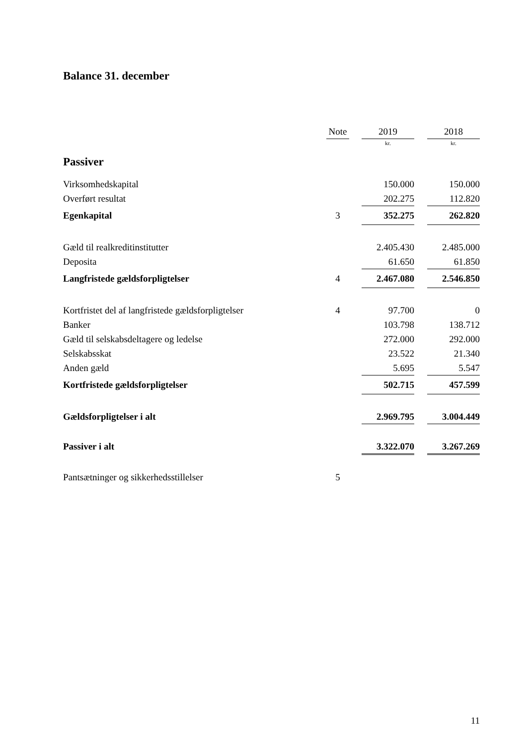Balance 31. december
| | Note | | 2019 | | 2018 |
| --- | --- | --- | --- | --- | --- |
| | | | kr. | | kr. |
| Passiver | | | | | |
| Virksomhedskapital | | | 150.000 | | 150.000 |
| Overført resultat | | | 202.275 | | 112.820 |
| Egenkapital | 3 | | 352.275 | | 262.820 |
| Gæld til realkreditinstitutter | | | 2.405.430 | | 2.485.000 |
| Deposita | | | 61.650 | | 61.850 |
| Langfristede gældsforpligtelser | 4 | | 2.467.080 | | 2.546.850 |
| Kortfristet del af langfristede gældsforpligtelser | 4 | | 97.700 | | 0 |
| Banker | | | 103.798 | | 138.712 |
| Gæld til selskabsdeltagere og ledelse | | | 272.000 | | 292.000 |
| Selskabsskat | | | 23.522 | | 21.340 |
| Anden gæld | | | 5.695 | | 5.547 |
| Kortfristede gældsforpligtelser | | | 502.715 | | 457.599 |
| Gældsforpligtelser i alt | | | 2.969.795 | | 3.004.449 |
| Passiver i alt | | | 3.322.070 | | 3.267.269 |
| Pantsætninger og sikkerhedsstillelser | 5 | | | | |
11